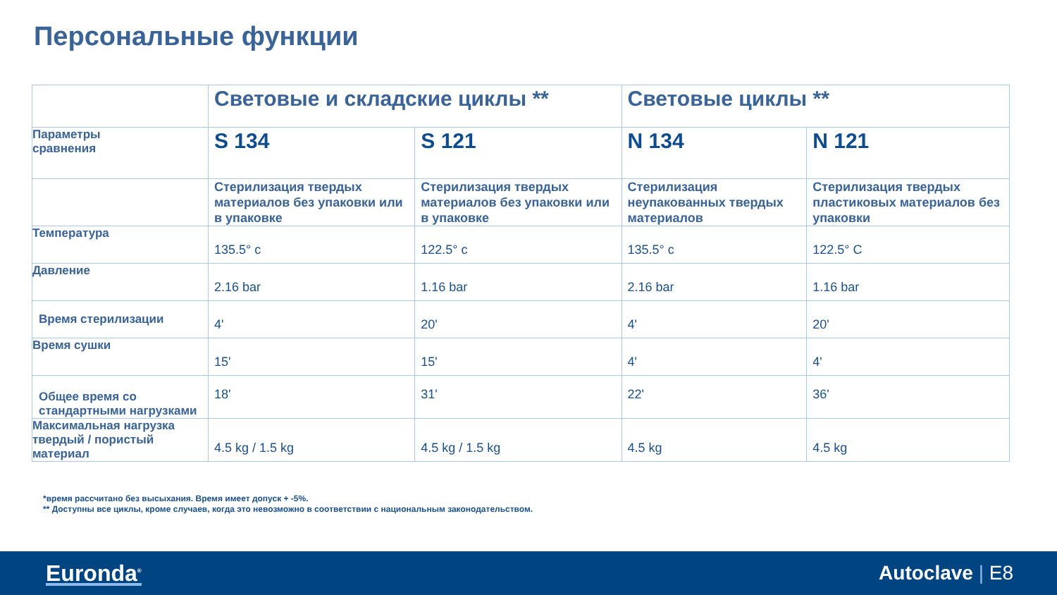Персональные функции
| | Световые и складские циклы ** | | Световые циклы ** | |
| Параметры сравнения | S 134 | S 121 | N 134 | N 121 |
| | Стерилизация твердых материалов без упаковки или в упаковке | Стерилизация твердых материалов без упаковки или в упаковке | Стерилизация неупакованных твердых материалов | Стерилизация твердых пластиковых материалов без упаковки |
| Температура | 135.5° c | 122.5° c | 135.5° c | 122.5° C |
| Давление | 2.16 bar | 1.16 bar | 2.16 bar | 1.16 bar |
| Время стерилизации | 4' | 20' | 4' | 20' |
| Время сушки | 15' | 15' | 4' | 4' |
| Общее время со стандартными нагрузками | 18' | 31' | 22' | 36' |
| Максимальная нагрузка твердый / пористый материал | 4.5 kg / 1.5 kg | 4.5 kg / 1.5 kg | 4.5 kg | 4.5 kg |
*время рассчитано без высыхания. Время имеет допуск + -5%.
** Доступны все циклы, кроме случаев, когда это невозможно в соответствии с национальным законодательством.
Euronda<sup>®</sup> Autoclave | E8